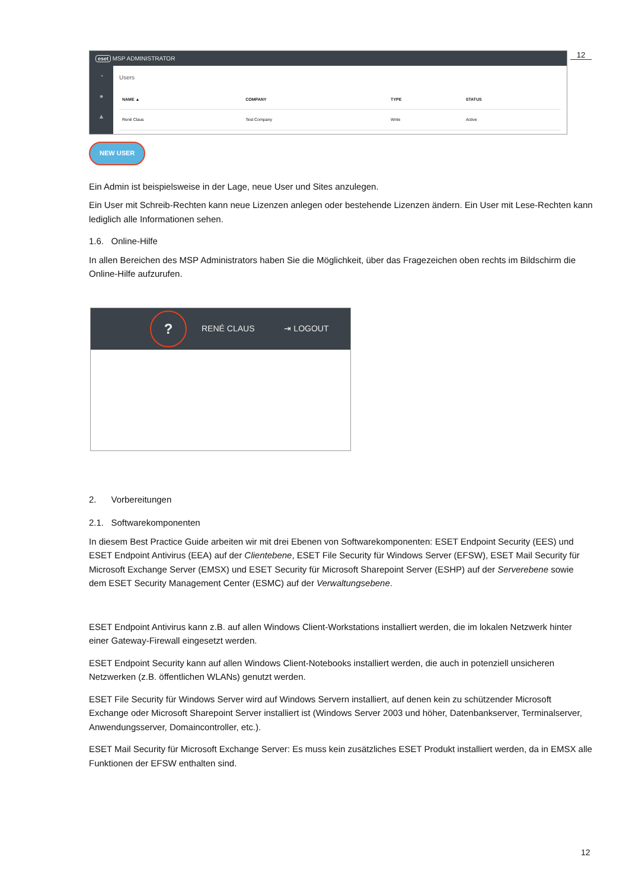12
eset MSP ADMINISTRATOR
◔
●
▲
Users
| NAME ▲ | COMPANY | TYPE | STATUS |
| --- | --- | --- | --- |
| René Claus | Test Company | Write | Active |
NEW USER
Ein Admin ist beispielsweise in der Lage, neue User und Sites anzulegen.
Ein User mit Schreib-Rechten kann neue Lizenzen anlegen oder bestehende Lizenzen ändern. Ein User mit Lese-Rechten kann lediglich alle Informationen sehen.
1.6. Online-Hilfe
In allen Bereichen des MSP Administrators haben Sie die Möglichkeit, über das Fragezeichen oben rechts im Bildschirm die Online-Hilfe aufzurufen.
?
RENÉ CLAUS ⇥ LOGOUT
2. Vorbereitungen
2.1. Softwarekomponenten
In diesem Best Practice Guide arbeiten wir mit drei Ebenen von Softwarekomponenten: ESET Endpoint Security (EES) und ESET Endpoint Antivirus (EEA) auf der Clientebene, ESET File Security für Windows Server (EFSW), ESET Mail Security für Microsoft Exchange Server (EMSX) und ESET Security für Microsoft Sharepoint Server (ESHP) auf der Serverebene sowie dem ESET Security Management Center (ESMC) auf der Verwaltungsebene.
ESET Endpoint Antivirus kann z.B. auf allen Windows Client-Workstations installiert werden, die im lokalen Netzwerk hinter einer Gateway-Firewall eingesetzt werden.
ESET Endpoint Security kann auf allen Windows Client-Notebooks installiert werden, die auch in potenziell unsicheren Netzwerken (z.B. öffentlichen WLANs) genutzt werden.
ESET File Security für Windows Server wird auf Windows Servern installiert, auf denen kein zu schützender Microsoft Exchange oder Microsoft Sharepoint Server installiert ist (Windows Server 2003 und höher, Datenbankserver, Terminalserver, Anwendungsserver, Domaincontroller, etc.).
ESET Mail Security für Microsoft Exchange Server: Es muss kein zusätzliches ESET Produkt installiert werden, da in EMSX alle Funktionen der EFSW enthalten sind.
12